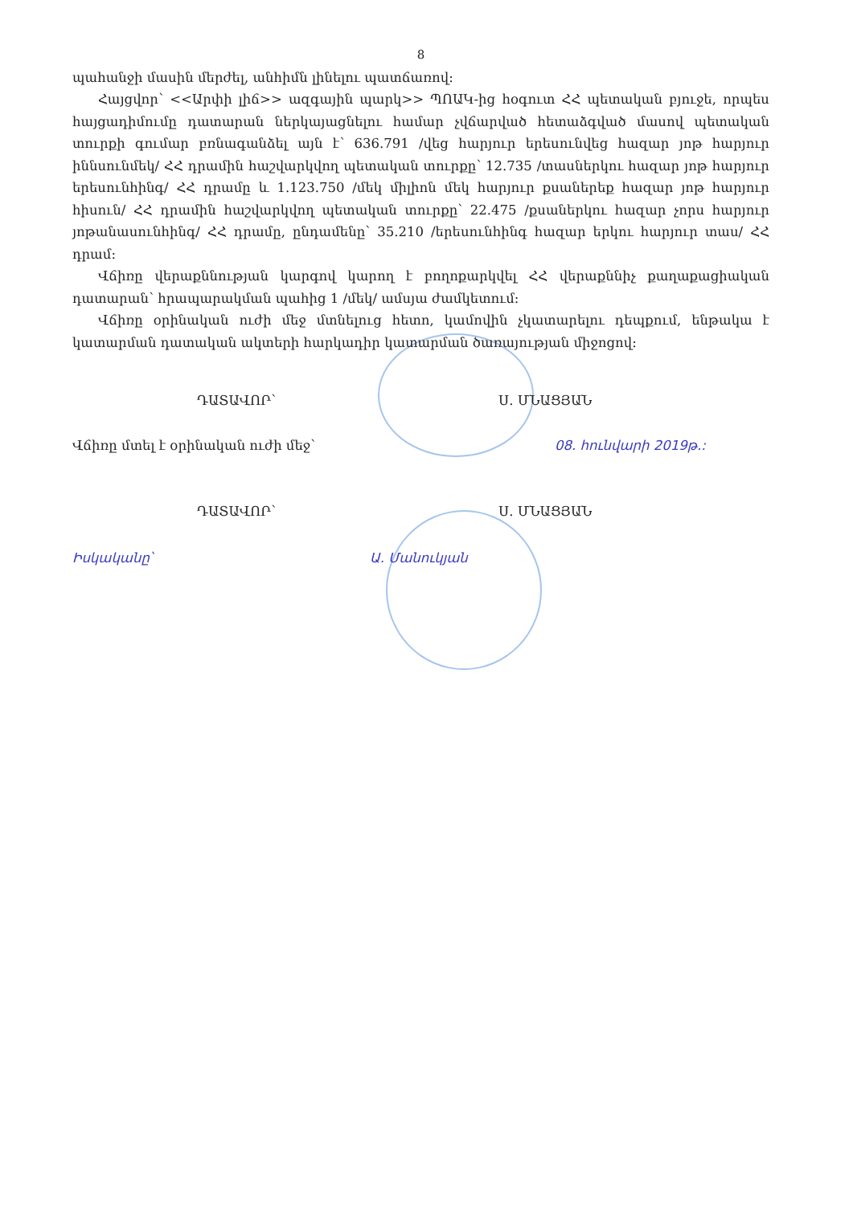8
պահանջի մասին մերժել, անհիմն լինելու պատճառով:
Հայցվոր՝ <<Արփի լիճ>> ազգային պարկ>> ՊՈԱԿ-ից հօգուտ ՀՀ պետական բյուջե, որպես հայցադիմումը դատարան ներկայացնելու համար չվճարված հետաձգված մասով պետական տուրքի գումար բռնագանձել այն է՝ 636.791 /վեց հարյուր երեսունվեց հազար յոթ հարյուր իննսունմեկ/ ՀՀ դրամին հաշվարկվող պետական տուրքը՝ 12.735 /տասներկու հազար յոթ հարյուր երեսունհինգ/ ՀՀ դրամը և 1.123.750 /մեկ միլիոն մեկ հարյուր քսաներեք հազար յոթ հարյուր հիսուն/ ՀՀ դրամին հաշվարկվող պետական տուրքը՝ 22.475 /քսաներկու հազար չորս հարյուր յոթանասունհինգ/ ՀՀ դրամը, ընդամենը՝ 35.210 /երեսունհինգ հազար երկու հարյուր տաս/ ՀՀ դրամ:
Վճիռը վերաքննության կարգով կարող է բողոքարկվել ՀՀ վերաքննիչ քաղաքացիական դատարան՝ հրապարակման պահից 1 /մեկ/ ամսյա ժամկետում:
Վճիռը օրինական ուժի մեջ մտնելուց հետո, կամովին չկատարելու դեպքում, ենթակա է կատարման դատական ակտերի հարկադիր կատարման ծառայության միջոցով:
ԴԱՏԱՎՈՐ՝ Ս. ՄՆԱՑՅԱՆ
Վճիռը մտել է օրինական ուժի մեջ՝ 08. հունվարի 2019թ.:
ԴԱՏԱՎՈՐ՝ Ս. ՄՆԱՑՅԱՆ
Իսկականը՝ Ա. Մանուկյան